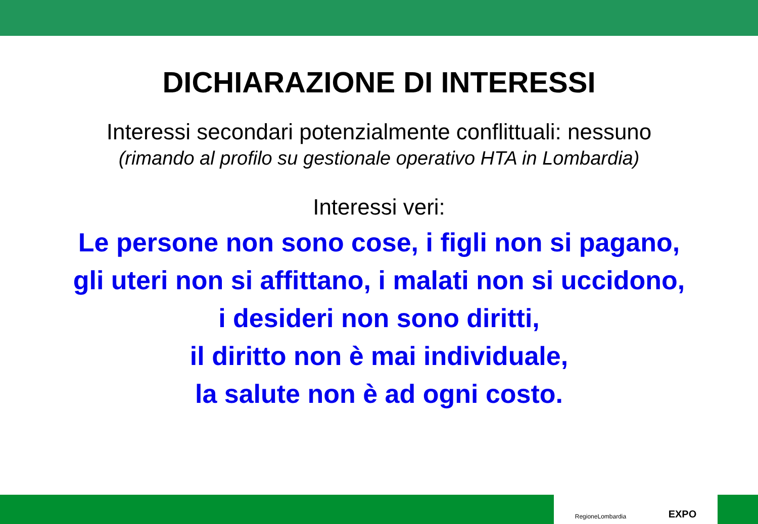DICHIARAZIONE DI INTERESSI
Interessi secondari potenzialmente conflittuali: nessuno
(rimando al profilo su gestionale operativo HTA in Lombardia)
Interessi veri:
Le persone non sono cose, i figli non si pagano,
gli uteri non si affittano, i malati non si uccidono,
i desideri non sono diritti,
il diritto non è mai individuale,
la salute non è ad ogni costo.
RegioneLombardia EXPO